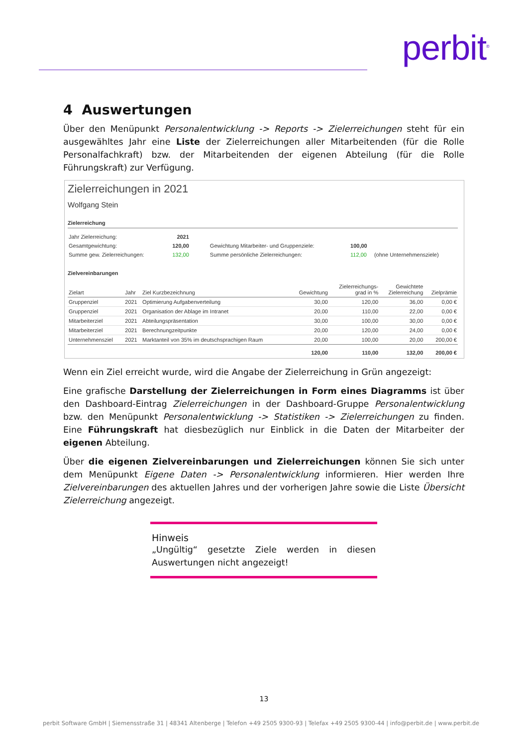perbit<sup>®</sup>
4 Auswertungen
Über den Menüpunkt Personalentwicklung -> Reports -> Zielerreichungen steht für ein ausgewähltes Jahr eine Liste der Zielerreichungen aller Mitarbeitenden (für die Rolle Personalfachkraft) bzw. der Mitarbeitenden der eigenen Abteilung (für die Rolle Führungskraft) zur Verfügung.
Zielerreichungen in 2021
Wolfgang Stein
Zielerreichung
| Jahr Zielerreichung: | 2021 | | | |
| Gesamtgewichtung: | 120,00 | Gewichtung Mitarbeiter- und Gruppenziele: | 100,00 | |
| Summe gew. Zielerreichungen: | 132,00 | Summe persönliche Zielerreichungen: | 112,00 | (ohne Unternehmensziele) |
Zielvereinbarungen
| Zielart | Jahr | Ziel Kurzbezeichnung | Gewichtung | Zielerreichungs- grad in % | Gewichtete Zielerreichung | Zielprämie |
| --- | --- | --- | --- | --- | --- | --- |
| Gruppenziel | 2021 | Optimierung Aufgabenverteilung | 30,00 | 120,00 | 36,00 | 0,00 € |
| Gruppenziel | 2021 | Organisation der Ablage im Intranet | 20,00 | 110,00 | 22,00 | 0,00 € |
| Mitarbeiterziel | 2021 | Abteilungspräsentation | 30,00 | 100,00 | 30,00 | 0,00 € |
| Mitarbeiterziel | 2021 | Berechnungzeitpunkte | 20,00 | 120,00 | 24,00 | 0,00 € |
| Unternehmensziel | 2021 | Marktanteil von 35% im deutschsprachigen Raum | 20,00 | 100,00 | 20,00 | 200,00 € |
| | | | 120,00 | 110,00 | 132,00 | 200,00 € |
Wenn ein Ziel erreicht wurde, wird die Angabe der Zielerreichung in Grün angezeigt:
Eine grafische Darstellung der Zielerreichungen in Form eines Diagramms ist über den Dashboard-Eintrag Zielerreichungen in der Dashboard-Gruppe Personalentwicklung bzw. den Menüpunkt Personalentwicklung -> Statistiken -> Zielerreichungen zu finden. Eine Führungskraft hat diesbezüglich nur Einblick in die Daten der Mitarbeiter der eigenen Abteilung.
Über die eigenen Zielvereinbarungen und Zielerreichungen können Sie sich unter dem Menüpunkt Eigene Daten -> Personalentwicklung informieren. Hier werden Ihre Zielvereinbarungen des aktuellen Jahres und der vorherigen Jahre sowie die Liste Übersicht Zielerreichung angezeigt.
Hinweis
„Ungültig“ gesetzte Ziele werden in diesen Auswertungen nicht angezeigt!
13
perbit Software GmbH | Siemensstraße 31 | 48341 Altenberge | Telefon +49 2505 9300-93 | Telefax +49 2505 9300-44 | info@perbit.de | www.perbit.de